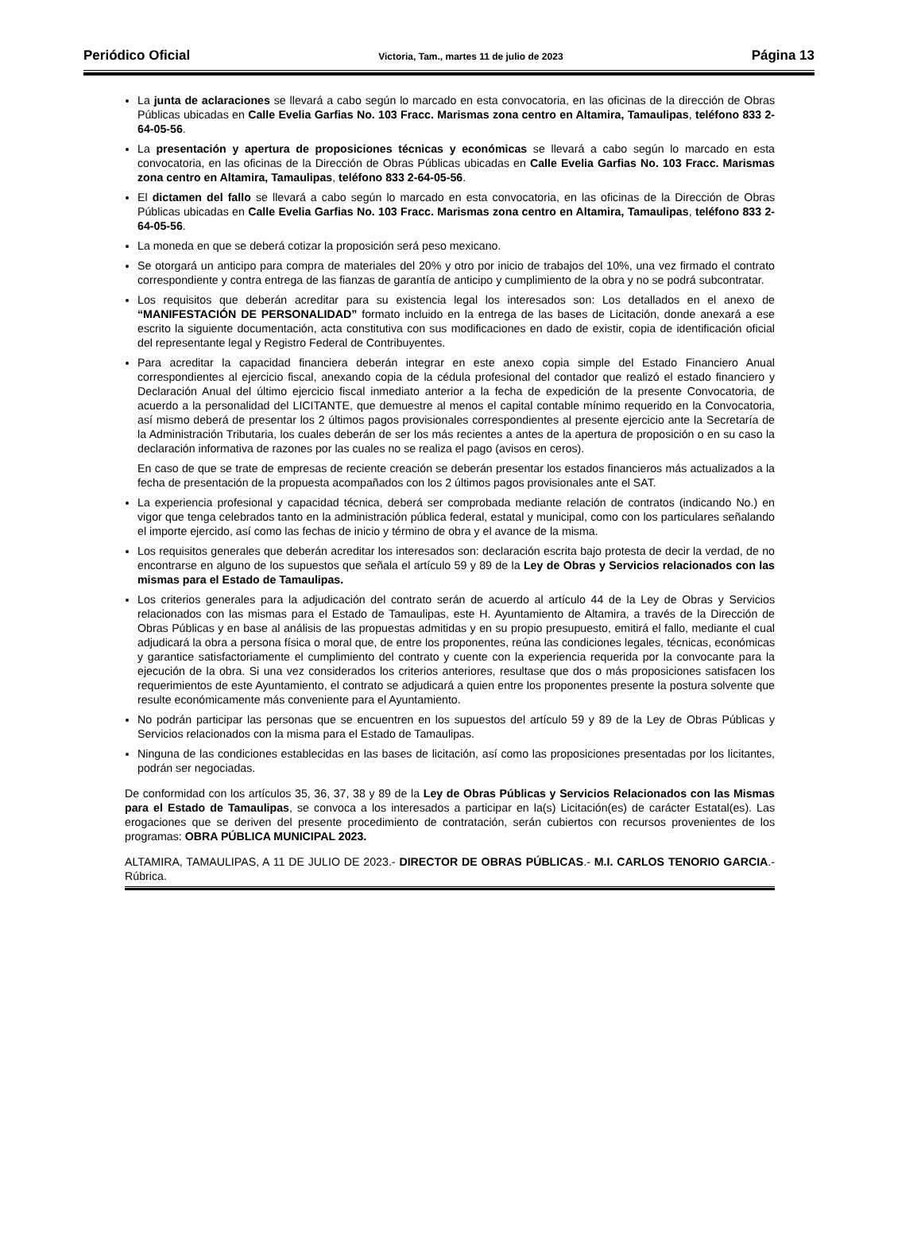Periódico Oficial Victoria, Tam., martes 11 de julio de 2023 Página 13
La junta de aclaraciones se llevará a cabo según lo marcado en esta convocatoria, en las oficinas de la dirección de Obras Públicas ubicadas en Calle Evelia Garfias No. 103 Fracc. Marismas zona centro en Altamira, Tamaulipas, teléfono 833 2-64-05-56.
La presentación y apertura de proposiciones técnicas y económicas se llevará a cabo según lo marcado en esta convocatoria, en las oficinas de la Dirección de Obras Públicas ubicadas en Calle Evelia Garfias No. 103 Fracc. Marismas zona centro en Altamira, Tamaulipas, teléfono 833 2-64-05-56.
El dictamen del fallo se llevará a cabo según lo marcado en esta convocatoria, en las oficinas de la Dirección de Obras Públicas ubicadas en Calle Evelia Garfias No. 103 Fracc. Marismas zona centro en Altamira, Tamaulipas, teléfono 833 2-64-05-56.
La moneda en que se deberá cotizar la proposición será peso mexicano.
Se otorgará un anticipo para compra de materiales del 20% y otro por inicio de trabajos del 10%, una vez firmado el contrato correspondiente y contra entrega de las fianzas de garantía de anticipo y cumplimiento de la obra y no se podrá subcontratar.
Los requisitos que deberán acreditar para su existencia legal los interesados son: Los detallados en el anexo de “MANIFESTACIÓN DE PERSONALIDAD” formato incluido en la entrega de las bases de Licitación, donde anexará a ese escrito la siguiente documentación, acta constitutiva con sus modificaciones en dado de existir, copia de identificación oficial del representante legal y Registro Federal de Contribuyentes.
Para acreditar la capacidad financiera deberán integrar en este anexo copia simple del Estado Financiero Anual correspondientes al ejercicio fiscal, anexando copia de la cédula profesional del contador que realizó el estado financiero y Declaración Anual del último ejercicio fiscal inmediato anterior a la fecha de expedición de la presente Convocatoria, de acuerdo a la personalidad del LICITANTE, que demuestre al menos el capital contable mínimo requerido en la Convocatoria, así mismo deberá de presentar los 2 últimos pagos provisionales correspondientes al presente ejercicio ante la Secretaría de la Administración Tributaria, los cuales deberán de ser los más recientes a antes de la apertura de proposición o en su caso la declaración informativa de razones por las cuales no se realiza el pago (avisos en ceros).
En caso de que se trate de empresas de reciente creación se deberán presentar los estados financieros más actualizados a la fecha de presentación de la propuesta acompañados con los 2 últimos pagos provisionales ante el SAT.
La experiencia profesional y capacidad técnica, deberá ser comprobada mediante relación de contratos (indicando No.) en vigor que tenga celebrados tanto en la administración pública federal, estatal y municipal, como con los particulares señalando el importe ejercido, así como las fechas de inicio y término de obra y el avance de la misma.
Los requisitos generales que deberán acreditar los interesados son: declaración escrita bajo protesta de decir la verdad, de no encontrarse en alguno de los supuestos que señala el artículo 59 y 89 de la Ley de Obras y Servicios relacionados con las mismas para el Estado de Tamaulipas.
Los criterios generales para la adjudicación del contrato serán de acuerdo al artículo 44 de la Ley de Obras y Servicios relacionados con las mismas para el Estado de Tamaulipas, este H. Ayuntamiento de Altamira, a través de la Dirección de Obras Públicas y en base al análisis de las propuestas admitidas y en su propio presupuesto, emitirá el fallo, mediante el cual adjudicará la obra a persona física o moral que, de entre los proponentes, reúna las condiciones legales, técnicas, económicas y garantice satisfactoriamente el cumplimiento del contrato y cuente con la experiencia requerida por la convocante para la ejecución de la obra. Si una vez considerados los criterios anteriores, resultase que dos o más proposiciones satisfacen los requerimientos de este Ayuntamiento, el contrato se adjudicará a quien entre los proponentes presente la postura solvente que resulte económicamente más conveniente para el Ayuntamiento.
No podrán participar las personas que se encuentren en los supuestos del artículo 59 y 89 de la Ley de Obras Públicas y Servicios relacionados con la misma para el Estado de Tamaulipas.
Ninguna de las condiciones establecidas en las bases de licitación, así como las proposiciones presentadas por los licitantes, podrán ser negociadas.
De conformidad con los artículos 35, 36, 37, 38 y 89 de la Ley de Obras Públicas y Servicios Relacionados con las Mismas para el Estado de Tamaulipas, se convoca a los interesados a participar en la(s) Licitación(es) de carácter Estatal(es). Las erogaciones que se deriven del presente procedimiento de contratación, serán cubiertos con recursos provenientes de los programas: OBRA PÚBLICA MUNICIPAL 2023.
ALTAMIRA, TAMAULIPAS, A 11 DE JULIO DE 2023.- DIRECTOR DE OBRAS PÚBLICAS.- M.I. CARLOS TENORIO GARCIA.- Rúbrica.